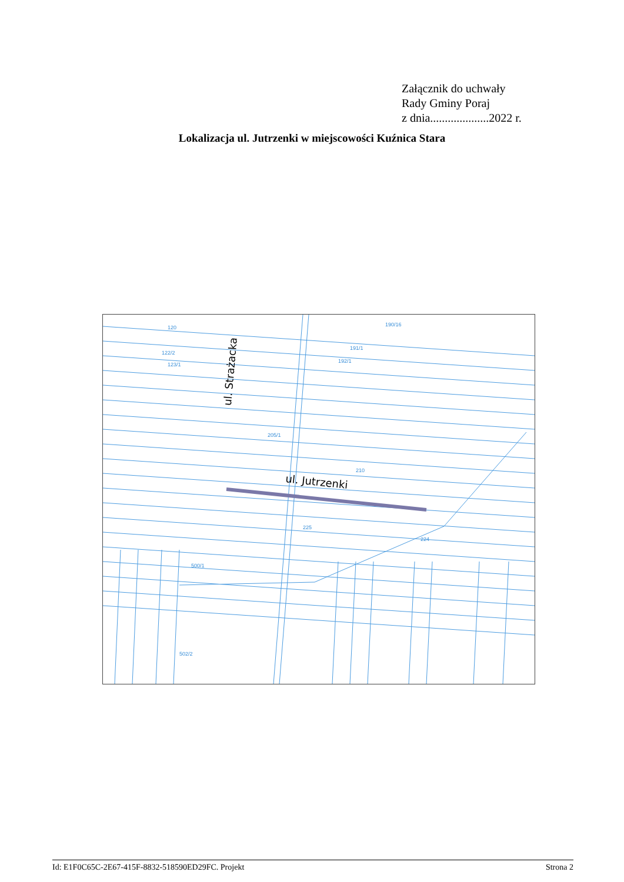Załącznik do uchwały
Rady Gminy Poraj
z dnia....................2022 r.
Lokalizacja ul. Jutrzenki w miejscowości Kuźnica Stara
120
190/16
191/1
192/1
122/2
123/1
205/1
210
225
224
500/1
502/2
ul. Strażacka
ul. Jutrzenki
Id: E1F0C65C-2E67-415F-8832-518590ED29FC. Projekt Strona 2